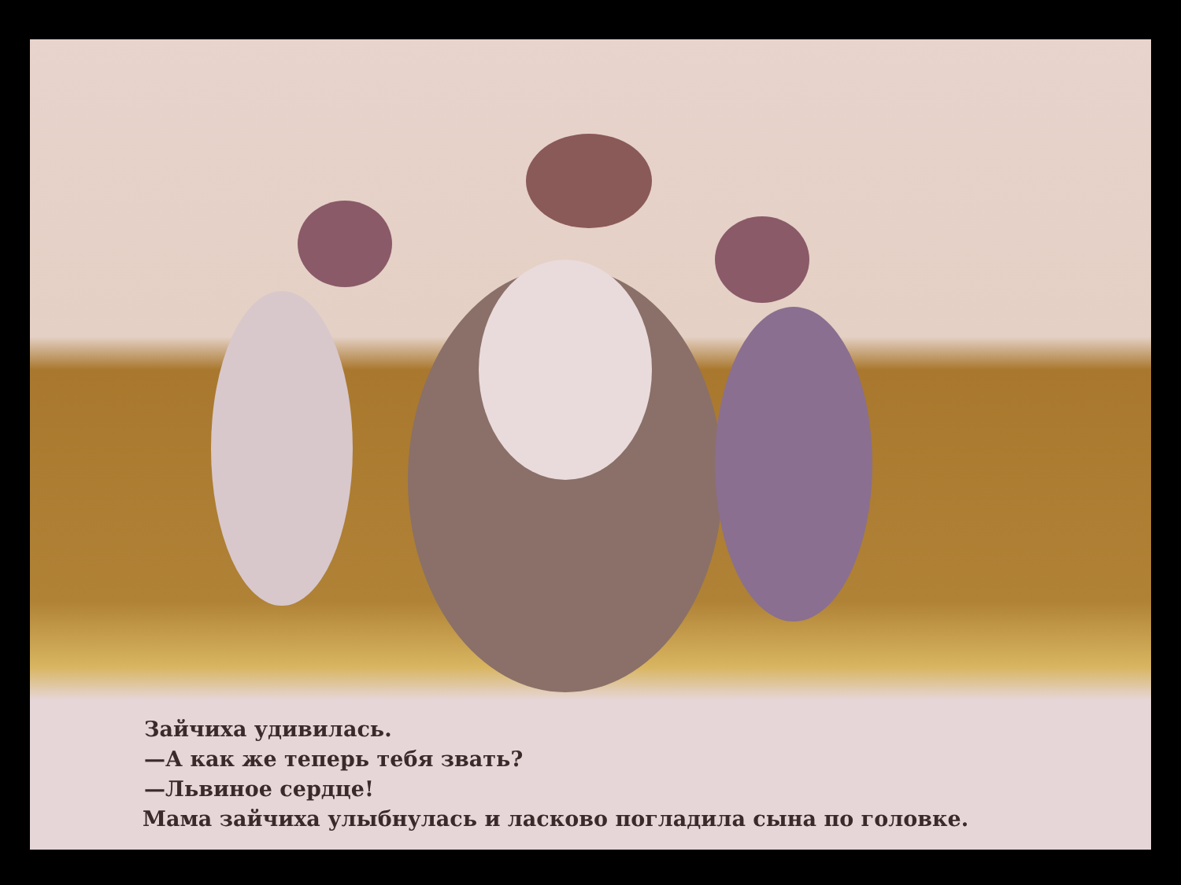Зайчиха удивилась.
—А как же теперь тебя звать?
—Львиное сердце!
Мама зайчиха улыбнулась и ласково погладила сына по головке.